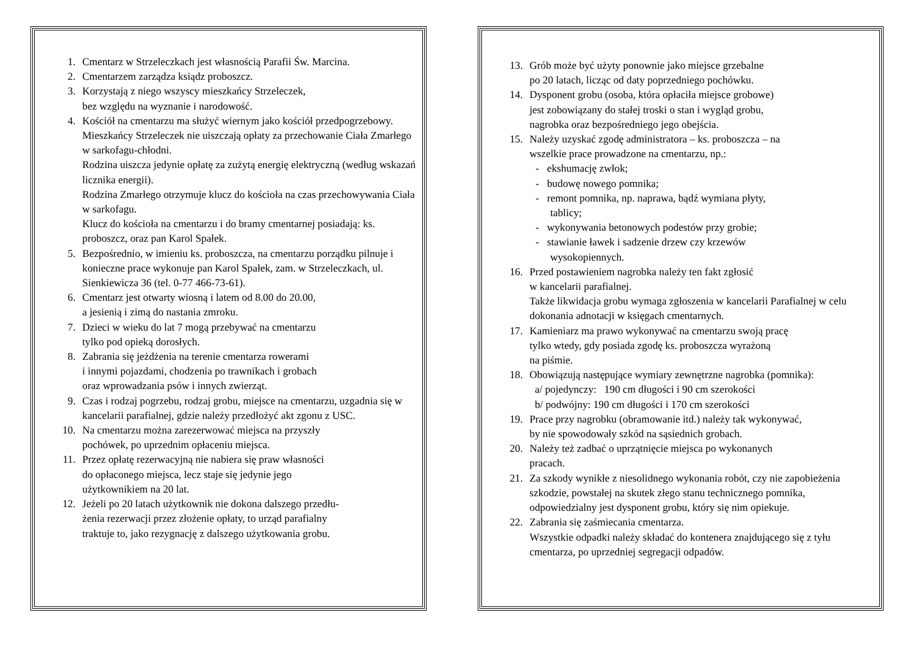1. Cmentarz w Strzeleczkach jest własnością Parafii Św. Marcina.
2. Cmentarzem zarządza ksiądz proboszcz.
3. Korzystają z niego wszyscy mieszkańcy Strzeleczek,
bez względu na wyznanie i narodowość.
4. Kościół na cmentarzu ma służyć wiernym jako kościół przedpogrzebowy.
Mieszkańcy Strzeleczek nie uiszczają opłaty za przechowanie Ciała Zmarłego w sarkofagu-chłodni.
Rodzina uiszcza jedynie opłatę za zużytą energię elektryczną (według wskazań licznika energii).
Rodzina Zmarłego otrzymuje klucz do kościoła na czas przechowywania Ciała w sarkofagu.
Klucz do kościoła na cmentarzu i do bramy cmentarnej posiadają: ks. proboszcz, oraz pan Karol Spałek.
5. Bezpośrednio, w imieniu ks. proboszcza, na cmentarzu porządku pilnuje i konieczne prace wykonuje pan Karol Spałek, zam. w Strzeleczkach, ul. Sienkiewicza 36 (tel. 0-77 466-73-61).
6. Cmentarz jest otwarty wiosną i latem od 8.00 do 20.00,
a jesienią i zimą do nastania zmroku.
7. Dzieci w wieku do lat 7 mogą przebywać na cmentarzu
tylko pod opieką dorosłych.
8. Zabrania się jeżdżenia na terenie cmentarza rowerami
i innymi pojazdami, chodzenia po trawnikach i grobach
oraz wprowadzania psów i innych zwierząt.
9. Czas i rodzaj pogrzebu, rodzaj grobu, miejsce na cmentarzu, uzgadnia się w kancelarii parafialnej, gdzie należy przedłożyć akt zgonu z USC.
10. Na cmentarzu można zarezerwować miejsca na przyszły
pochówek, po uprzednim opłaceniu miejsca.
11. Przez opłatę rezerwacyjną nie nabiera się praw własności
do opłaconego miejsca, lecz staje się jedynie jego
użytkownikiem na 20 lat.
12. Jeżeli po 20 latach użytkownik nie dokona dalszego przedłu-
żenia rezerwacji przez złożenie opłaty, to urząd parafialny
traktuje to, jako rezygnację z dalszego użytkowania grobu.
13. Grób może być użyty ponownie jako miejsce grzebalne
po 20 latach, licząc od daty poprzedniego pochówku.
14. Dysponent grobu (osoba, która opłaciła miejsce grobowe)
jest zobowiązany do stałej troski o stan i wygląd grobu,
nagrobka oraz bezpośredniego jego obejścia.
15. Należy uzyskać zgodę administratora – ks. proboszcza – na
wszelkie prace prowadzone na cmentarzu, np.:
- ekshumację zwłok;
- budowę nowego pomnika;
- remont pomnika, np. naprawa, bądź wymiana płyty,
tablicy;
- wykonywania betonowych podestów przy grobie;
- stawianie ławek i sadzenie drzew czy krzewów
wysokopiennych.
16. Przed postawieniem nagrobka należy ten fakt zgłosić
w kancelarii parafialnej.
Także likwidacja grobu wymaga zgłoszenia w kancelarii Parafialnej w celu dokonania adnotacji w księgach cmentarnych.
17. Kamieniarz ma prawo wykonywać na cmentarzu swoją pracę
tylko wtedy, gdy posiada zgodę ks. proboszcza wyrażoną
na piśmie.
18. Obowiązują następujące wymiary zewnętrzne nagrobka (pomnika):
a/ pojedynczy: 190 cm długości i 90 cm szerokości
b/ podwójny: 190 cm długości i 170 cm szerokości
19. Prace przy nagrobku (obramowanie itd.) należy tak wykonywać,
by nie spowodowały szkód na sąsiednich grobach.
20. Należy też zadbać o uprzątnięcie miejsca po wykonanych
pracach.
21. Za szkody wynikłe z niesolidnego wykonania robót, czy nie zapobieżenia szkodzie, powstałej na skutek złego stanu technicznego pomnika, odpowiedzialny jest dysponent grobu, który się nim opiekuje.
22. Zabrania się zaśmiecania cmentarza.
Wszystkie odpadki należy składać do kontenera znajdującego się z tyłu cmentarza, po uprzedniej segregacji odpadów.